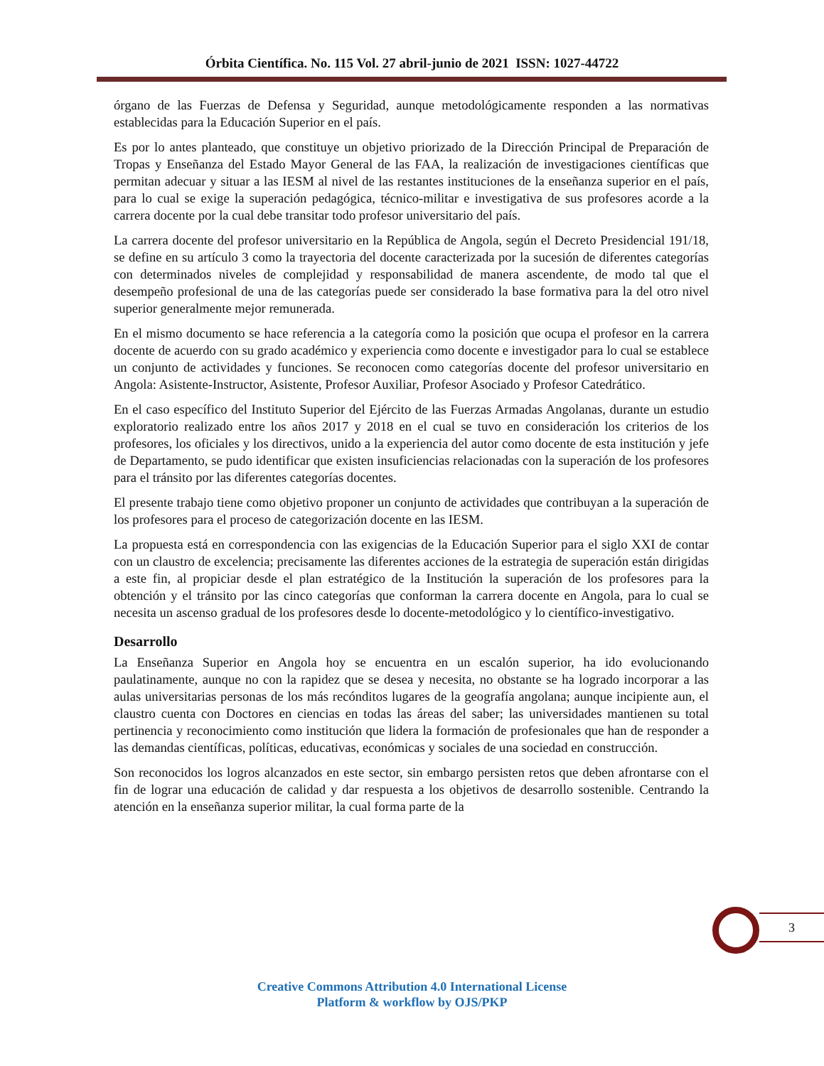Órbita Científica. No. 115 Vol. 27 abril-junio de 2021 ISSN: 1027-44722
órgano de las Fuerzas de Defensa y Seguridad, aunque metodológicamente responden a las normativas establecidas para la Educación Superior en el país.
Es por lo antes planteado, que constituye un objetivo priorizado de la Dirección Principal de Preparación de Tropas y Enseñanza del Estado Mayor General de las FAA, la realización de investigaciones científicas que permitan adecuar y situar a las IESM al nivel de las restantes instituciones de la enseñanza superior en el país, para lo cual se exige la superación pedagógica, técnico-militar e investigativa de sus profesores acorde a la carrera docente por la cual debe transitar todo profesor universitario del país.
La carrera docente del profesor universitario en la República de Angola, según el Decreto Presidencial 191/18, se define en su artículo 3 como la trayectoria del docente caracterizada por la sucesión de diferentes categorías con determinados niveles de complejidad y responsabilidad de manera ascendente, de modo tal que el desempeño profesional de una de las categorías puede ser considerado la base formativa para la del otro nivel superior generalmente mejor remunerada.
En el mismo documento se hace referencia a la categoría como la posición que ocupa el profesor en la carrera docente de acuerdo con su grado académico y experiencia como docente e investigador para lo cual se establece un conjunto de actividades y funciones. Se reconocen como categorías docente del profesor universitario en Angola: Asistente-Instructor, Asistente, Profesor Auxiliar, Profesor Asociado y Profesor Catedrático.
En el caso específico del Instituto Superior del Ejército de las Fuerzas Armadas Angolanas, durante un estudio exploratorio realizado entre los años 2017 y 2018 en el cual se tuvo en consideración los criterios de los profesores, los oficiales y los directivos, unido a la experiencia del autor como docente de esta institución y jefe de Departamento, se pudo identificar que existen insuficiencias relacionadas con la superación de los profesores para el tránsito por las diferentes categorías docentes.
El presente trabajo tiene como objetivo proponer un conjunto de actividades que contribuyan a la superación de los profesores para el proceso de categorización docente en las IESM.
La propuesta está en correspondencia con las exigencias de la Educación Superior para el siglo XXI de contar con un claustro de excelencia; precisamente las diferentes acciones de la estrategia de superación están dirigidas a este fin, al propiciar desde el plan estratégico de la Institución la superación de los profesores para la obtención y el tránsito por las cinco categorías que conforman la carrera docente en Angola, para lo cual se necesita un ascenso gradual de los profesores desde lo docente-metodológico y lo científico-investigativo.
Desarrollo
La Enseñanza Superior en Angola hoy se encuentra en un escalón superior, ha ido evolucionando paulatinamente, aunque no con la rapidez que se desea y necesita, no obstante se ha logrado incorporar a las aulas universitarias personas de los más recónditos lugares de la geografía angolana; aunque incipiente aun, el claustro cuenta con Doctores en ciencias en todas las áreas del saber; las universidades mantienen su total pertinencia y reconocimiento como institución que lidera la formación de profesionales que han de responder a las demandas científicas, políticas, educativas, económicas y sociales de una sociedad en construcción.
Son reconocidos los logros alcanzados en este sector, sin embargo persisten retos que deben afrontarse con el fin de lograr una educación de calidad y dar respuesta a los objetivos de desarrollo sostenible. Centrando la atención en la enseñanza superior militar, la cual forma parte de la
3
Creative Commons Attribution 4.0 International License
Platform & workflow by OJS/PKP